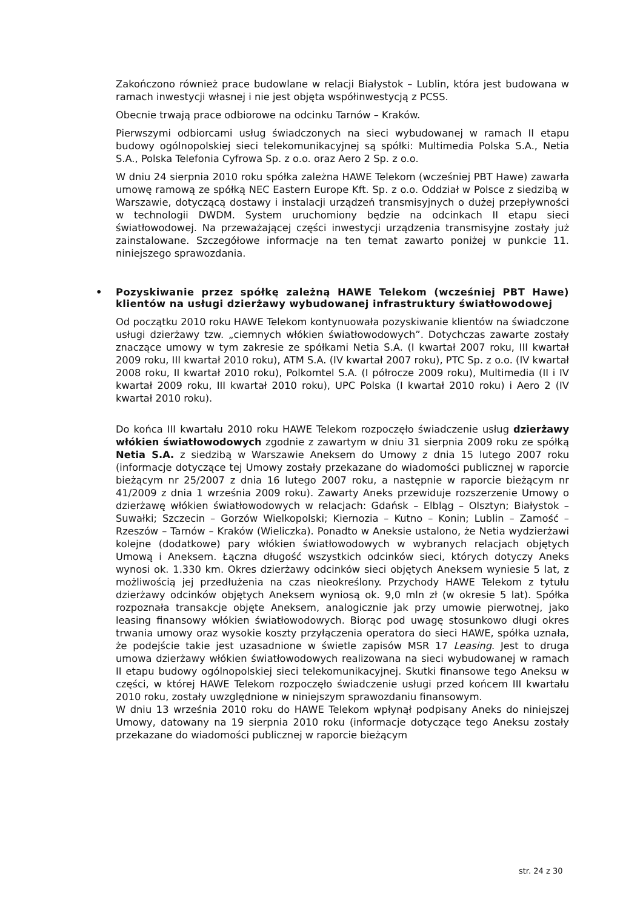Zakończono również prace budowlane w relacji Białystok – Lublin, która jest budowana w ramach inwestycji własnej i nie jest objęta współinwestycją z PCSS.
Obecnie trwają prace odbiorowe na odcinku Tarnów – Kraków.
Pierwszymi odbiorcami usług świadczonych na sieci wybudowanej w ramach II etapu budowy ogólnopolskiej sieci telekomunikacyjnej są spółki: Multimedia Polska S.A., Netia S.A., Polska Telefonia Cyfrowa Sp. z o.o. oraz Aero 2 Sp. z o.o.
W dniu 24 sierpnia 2010 roku spółka zależna HAWE Telekom (wcześniej PBT Hawe) zawarła umowę ramową ze spółką NEC Eastern Europe Kft. Sp. z o.o. Oddział w Polsce z siedzibą w Warszawie, dotyczącą dostawy i instalacji urządzeń transmisyjnych o dużej przepływności w technologii DWDM. System uruchomiony będzie na odcinkach II etapu sieci światłowodowej. Na przeważającej części inwestycji urządzenia transmisyjne zostały już zainstalowane. Szczegółowe informacje na ten temat zawarto poniżej w punkcie 11. niniejszego sprawozdania.
• Pozyskiwanie przez spółkę zależną HAWE Telekom (wcześniej PBT Hawe) klientów na usługi dzierżawy wybudowanej infrastruktury światłowodowej
Od początku 2010 roku HAWE Telekom kontynuowała pozyskiwanie klientów na świadczone usługi dzierżawy tzw. „ciemnych włókien światłowodowych”. Dotychczas zawarte zostały znaczące umowy w tym zakresie ze spółkami Netia S.A. (I kwartał 2007 roku, III kwartał 2009 roku, III kwartał 2010 roku), ATM S.A. (IV kwartał 2007 roku), PTC Sp. z o.o. (IV kwartał 2008 roku, II kwartał 2010 roku), Polkomtel S.A. (I półrocze 2009 roku), Multimedia (II i IV kwartał 2009 roku, III kwartał 2010 roku), UPC Polska (I kwartał 2010 roku) i Aero 2 (IV kwartał 2010 roku).
Do końca III kwartału 2010 roku HAWE Telekom rozpoczęło świadczenie usług dzierżawy włókien światłowodowych zgodnie z zawartym w dniu 31 sierpnia 2009 roku ze spółką Netia S.A. z siedzibą w Warszawie Aneksem do Umowy z dnia 15 lutego 2007 roku (informacje dotyczące tej Umowy zostały przekazane do wiadomości publicznej w raporcie bieżącym nr 25/2007 z dnia 16 lutego 2007 roku, a następnie w raporcie bieżącym nr 41/2009 z dnia 1 września 2009 roku). Zawarty Aneks przewiduje rozszerzenie Umowy o dzierżawę włókien światłowodowych w relacjach: Gdańsk – Elbląg – Olsztyn; Białystok – Suwałki; Szczecin – Gorzów Wielkopolski; Kiernozia – Kutno – Konin; Lublin – Zamość – Rzeszów – Tarnów – Kraków (Wieliczka). Ponadto w Aneksie ustalono, że Netia wydzierżawi kolejne (dodatkowe) pary włókien światłowodowych w wybranych relacjach objętych Umową i Aneksem. Łączna długość wszystkich odcinków sieci, których dotyczy Aneks wynosi ok. 1.330 km. Okres dzierżawy odcinków sieci objętych Aneksem wyniesie 5 lat, z możliwością jej przedłużenia na czas nieokreślony. Przychody HAWE Telekom z tytułu dzierżawy odcinków objętych Aneksem wyniosą ok. 9,0 mln zł (w okresie 5 lat). Spółka rozpoznała transakcje objęte Aneksem, analogicznie jak przy umowie pierwotnej, jako leasing finansowy włókien światłowodowych. Biorąc pod uwagę stosunkowo długi okres trwania umowy oraz wysokie koszty przyłączenia operatora do sieci HAWE, spółka uznała, że podejście takie jest uzasadnione w świetle zapisów MSR 17 Leasing. Jest to druga umowa dzierżawy włókien światłowodowych realizowana na sieci wybudowanej w ramach II etapu budowy ogólnopolskiej sieci telekomunikacyjnej. Skutki finansowe tego Aneksu w części, w której HAWE Telekom rozpoczęło świadczenie usługi przed końcem III kwartału 2010 roku, zostały uwzględnione w niniejszym sprawozdaniu finansowym.
W dniu 13 września 2010 roku do HAWE Telekom wpłynął podpisany Aneks do niniejszej Umowy, datowany na 19 sierpnia 2010 roku (informacje dotyczące tego Aneksu zostały przekazane do wiadomości publicznej w raporcie bieżącym
str. 24 z 30